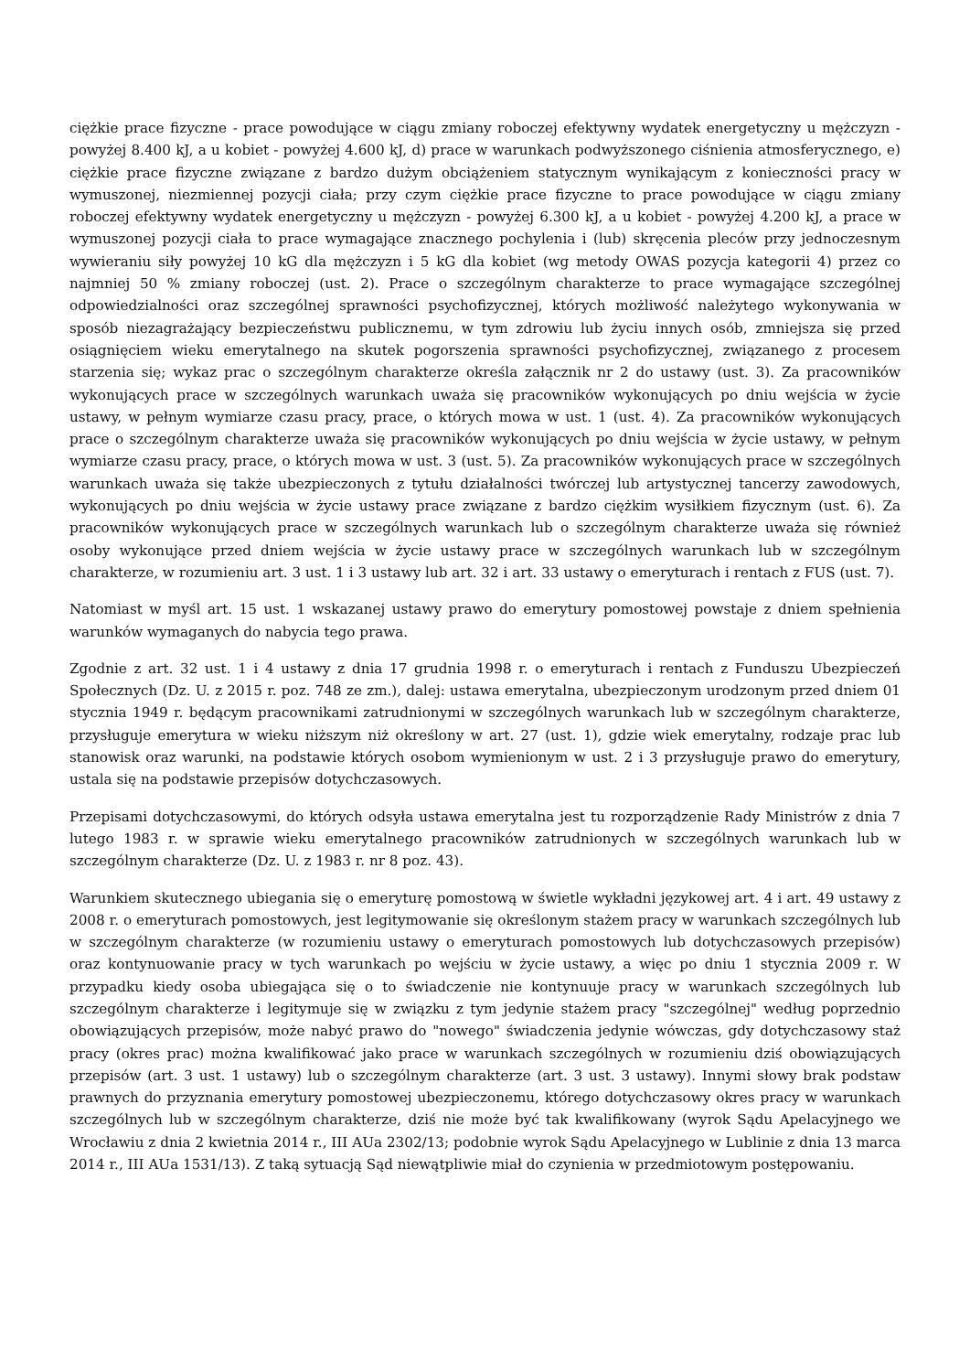ciężkie prace fizyczne - prace powodujące w ciągu zmiany roboczej efektywny wydatek energetyczny u mężczyzn - powyżej 8.400 kJ, a u kobiet - powyżej 4.600 kJ, d) prace w warunkach podwyższonego ciśnienia atmosferycznego, e) ciężkie prace fizyczne związane z bardzo dużym obciążeniem statycznym wynikającym z konieczności pracy w wymuszonej, niezmiennej pozycji ciała; przy czym ciężkie prace fizyczne to prace powodujące w ciągu zmiany roboczej efektywny wydatek energetyczny u mężczyzn - powyżej 6.300 kJ, a u kobiet - powyżej 4.200 kJ, a prace w wymuszonej pozycji ciała to prace wymagające znacznego pochylenia i (lub) skręcenia pleców przy jednoczesnym wywieraniu siły powyżej 10 kG dla mężczyzn i 5 kG dla kobiet (wg metody OWAS pozycja kategorii 4) przez co najmniej 50 % zmiany roboczej (ust. 2). Prace o szczególnym charakterze to prace wymagające szczególnej odpowiedzialności oraz szczególnej sprawności psychofizycznej, których możliwość należytego wykonywania w sposób niezagrażający bezpieczeństwu publicznemu, w tym zdrowiu lub życiu innych osób, zmniejsza się przed osiągnięciem wieku emerytalnego na skutek pogorszenia sprawności psychofizycznej, związanego z procesem starzenia się; wykaz prac o szczególnym charakterze określa załącznik nr 2 do ustawy (ust. 3). Za pracowników wykonujących prace w szczególnych warunkach uważa się pracowników wykonujących po dniu wejścia w życie ustawy, w pełnym wymiarze czasu pracy, prace, o których mowa w ust. 1 (ust. 4). Za pracowników wykonujących prace o szczególnym charakterze uważa się pracowników wykonujących po dniu wejścia w życie ustawy, w pełnym wymiarze czasu pracy, prace, o których mowa w ust. 3 (ust. 5). Za pracowników wykonujących prace w szczególnych warunkach uważa się także ubezpieczonych z tytułu działalności twórczej lub artystycznej tancerzy zawodowych, wykonujących po dniu wejścia w życie ustawy prace związane z bardzo ciężkim wysiłkiem fizycznym (ust. 6). Za pracowników wykonujących prace w szczególnych warunkach lub o szczególnym charakterze uważa się również osoby wykonujące przed dniem wejścia w życie ustawy prace w szczególnych warunkach lub w szczególnym charakterze, w rozumieniu art. 3 ust. 1 i 3 ustawy lub art. 32 i art. 33 ustawy o emeryturach i rentach z FUS (ust. 7).
Natomiast w myśl art. 15 ust. 1 wskazanej ustawy prawo do emerytury pomostowej powstaje z dniem spełnienia warunków wymaganych do nabycia tego prawa.
Zgodnie z art. 32 ust. 1 i 4 ustawy z dnia 17 grudnia 1998 r. o emeryturach i rentach z Funduszu Ubezpieczeń Społecznych (Dz. U. z 2015 r. poz. 748 ze zm.), dalej: ustawa emerytalna, ubezpieczonym urodzonym przed dniem 01 stycznia 1949 r. będącym pracownikami zatrudnionymi w szczególnych warunkach lub w szczególnym charakterze, przysługuje emerytura w wieku niższym niż określony w art. 27 (ust. 1), gdzie wiek emerytalny, rodzaje prac lub stanowisk oraz warunki, na podstawie których osobom wymienionym w ust. 2 i 3 przysługuje prawo do emerytury, ustala się na podstawie przepisów dotychczasowych.
Przepisami dotychczasowymi, do których odsyła ustawa emerytalna jest tu rozporządzenie Rady Ministrów z dnia 7 lutego 1983 r. w sprawie wieku emerytalnego pracowników zatrudnionych w szczególnych warunkach lub w szczególnym charakterze (Dz. U. z 1983 r. nr 8 poz. 43).
Warunkiem skutecznego ubiegania się o emeryturę pomostową w świetle wykładni językowej art. 4 i art. 49 ustawy z 2008 r. o emeryturach pomostowych, jest legitymowanie się określonym stażem pracy w warunkach szczególnych lub w szczególnym charakterze (w rozumieniu ustawy o emeryturach pomostowych lub dotychczasowych przepisów) oraz kontynuowanie pracy w tych warunkach po wejściu w życie ustawy, a więc po dniu 1 stycznia 2009 r. W przypadku kiedy osoba ubiegająca się o to świadczenie nie kontynuuje pracy w warunkach szczególnych lub szczególnym charakterze i legitymuje się w związku z tym jedynie stażem pracy "szczególnej" według poprzednio obowiązujących przepisów, może nabyć prawo do "nowego" świadczenia jedynie wówczas, gdy dotychczasowy staż pracy (okres prac) można kwalifikować jako prace w warunkach szczególnych w rozumieniu dziś obowiązujących przepisów (art. 3 ust. 1 ustawy) lub o szczególnym charakterze (art. 3 ust. 3 ustawy). Innymi słowy brak podstaw prawnych do przyznania emerytury pomostowej ubezpieczonemu, którego dotychczasowy okres pracy w warunkach szczególnych lub w szczególnym charakterze, dziś nie może być tak kwalifikowany (wyrok Sądu Apelacyjnego we Wrocławiu z dnia 2 kwietnia 2014 r., III AUa 2302/13; podobnie wyrok Sądu Apelacyjnego w Lublinie z dnia 13 marca 2014 r., III AUa 1531/13). Z taką sytuacją Sąd niewątpliwie miał do czynienia w przedmiotowym postępowaniu.